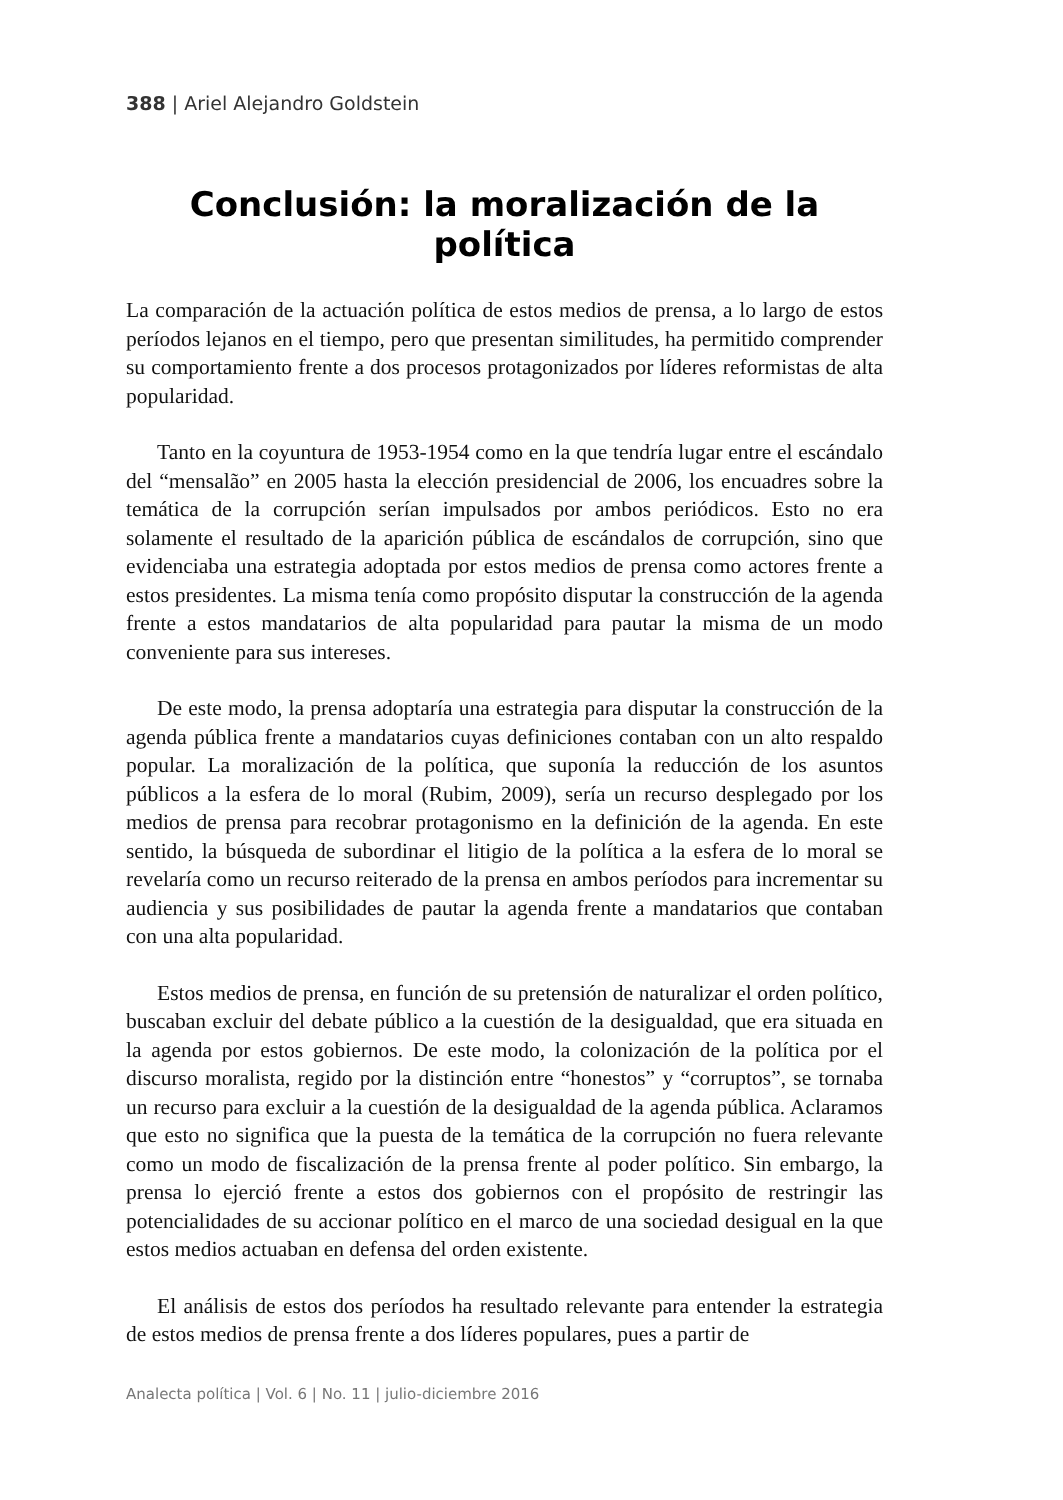388 | Ariel Alejandro Goldstein
Conclusión: la moralización de la política
La comparación de la actuación política de estos medios de prensa, a lo largo de estos períodos lejanos en el tiempo, pero que presentan similitudes, ha permitido comprender su comportamiento frente a dos procesos protagonizados por líderes reformistas de alta popularidad.
Tanto en la coyuntura de 1953-1954 como en la que tendría lugar entre el escándalo del “mensalão” en 2005 hasta la elección presidencial de 2006, los encuadres sobre la temática de la corrupción serían impulsados por ambos periódicos. Esto no era solamente el resultado de la aparición pública de escándalos de corrupción, sino que evidenciaba una estrategia adoptada por estos medios de prensa como actores frente a estos presidentes. La misma tenía como propósito disputar la construcción de la agenda frente a estos mandatarios de alta popularidad para pautar la misma de un modo conveniente para sus intereses.
De este modo, la prensa adoptaría una estrategia para disputar la construcción de la agenda pública frente a mandatarios cuyas definiciones contaban con un alto respaldo popular. La moralización de la política, que suponía la reducción de los asuntos públicos a la esfera de lo moral (Rubim, 2009), sería un recurso desplegado por los medios de prensa para recobrar protagonismo en la definición de la agenda. En este sentido, la búsqueda de subordinar el litigio de la política a la esfera de lo moral se revelaría como un recurso reiterado de la prensa en ambos períodos para incrementar su audiencia y sus posibilidades de pautar la agenda frente a mandatarios que contaban con una alta popularidad.
Estos medios de prensa, en función de su pretensión de naturalizar el orden político, buscaban excluir del debate público a la cuestión de la desigualdad, que era situada en la agenda por estos gobiernos. De este modo, la colonización de la política por el discurso moralista, regido por la distinción entre “honestos” y “corruptos”, se tornaba un recurso para excluir a la cuestión de la desigualdad de la agenda pública. Aclaramos que esto no significa que la puesta de la temática de la corrupción no fuera relevante como un modo de fiscalización de la prensa frente al poder político. Sin embargo, la prensa lo ejerció frente a estos dos gobiernos con el propósito de restringir las potencialidades de su accionar político en el marco de una sociedad desigual en la que estos medios actuaban en defensa del orden existente.
El análisis de estos dos períodos ha resultado relevante para entender la estrategia de estos medios de prensa frente a dos líderes populares, pues a partir de
Analecta política | Vol. 6 | No. 11 | julio-diciembre 2016